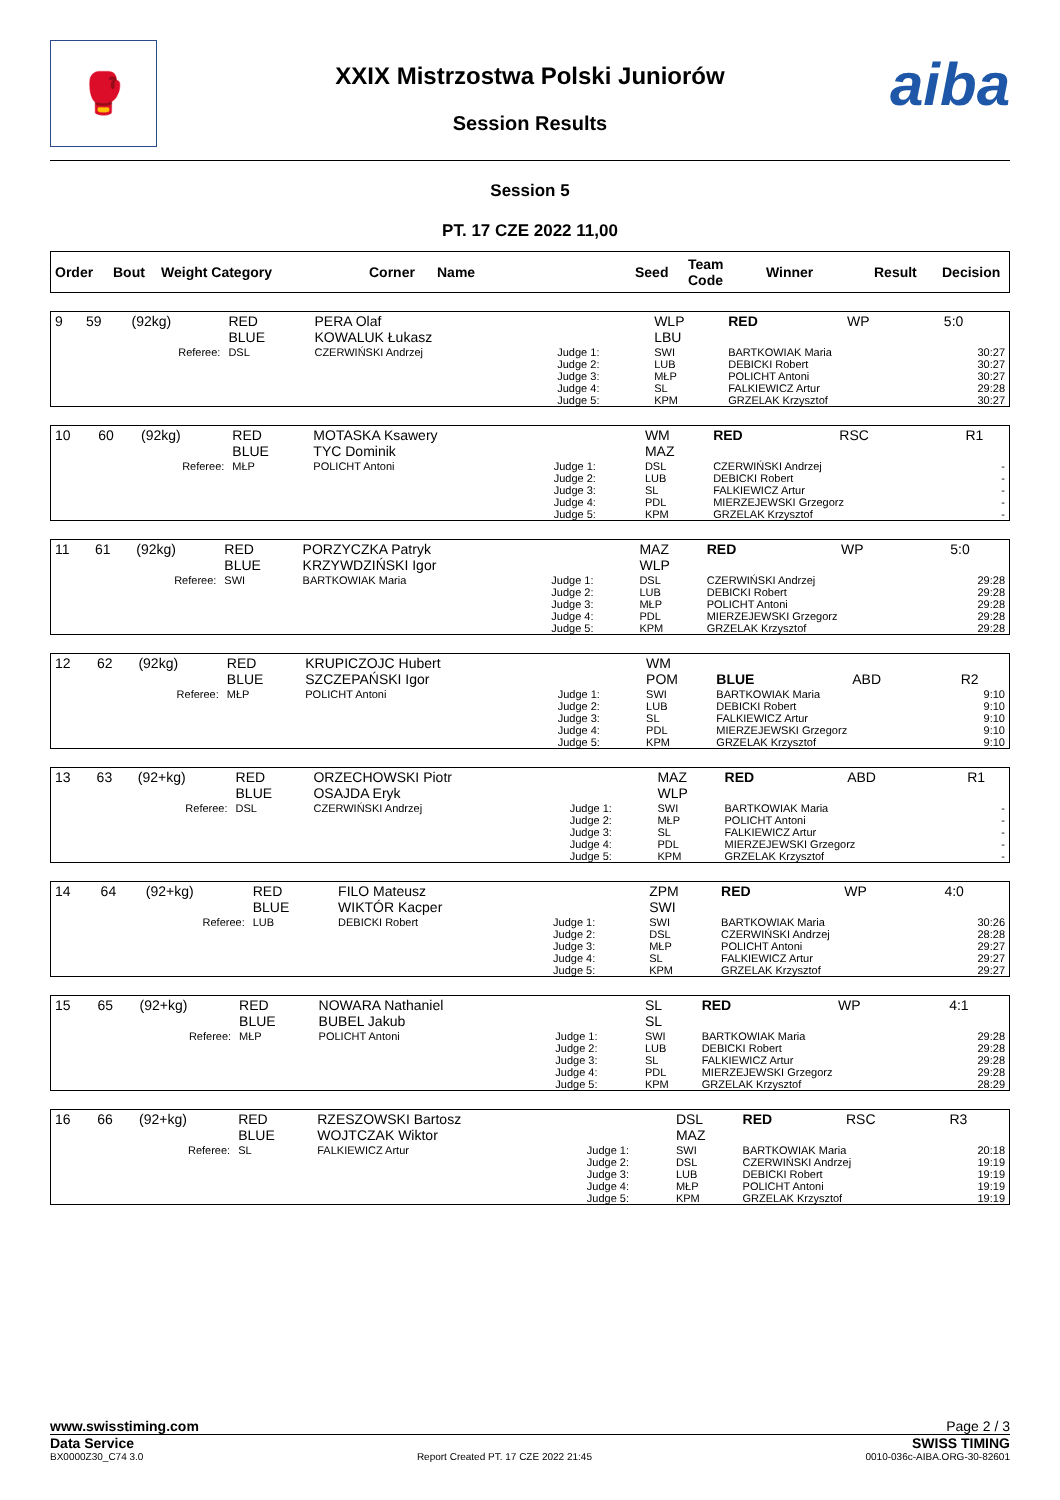🥊 aiba
XXIX Mistrzostwa Polski Juniorów
Session Results
Session 5
PT. 17 CZE 2022 11,00
| Order | Bout | Weight Category | Corner | Name | Seed | Team Code | Winner | Result | Decision |
| --- | --- | --- | --- | --- | --- | --- | --- | --- | --- |
| 9 | 59 | (92kg) | RED BLUE | PERA Olaf KOWALUK Łukasz | | WLP LBU | RED | WP | 5:0 |
| | | Referee: | DSL | CZERWIŃSKI Andrzej | Judge 1: Judge 2: Judge 3: Judge 4: Judge 5: | SWI LUB MŁP SL KPM | BARTKOWIAK Maria DEBICKI Robert POLICHT Antoni FALKIEWICZ Artur GRZELAK Krzysztof | | 30:27 30:27 30:27 29:28 30:27 |
| 10 | 60 | (92kg) | RED BLUE | MOTASKA Ksawery TYC Dominik | | WM MAZ | RED | RSC | R1 |
| | | Referee: | MŁP | POLICHT Antoni | Judge 1: Judge 2: Judge 3: Judge 4: Judge 5: | DSL LUB SL PDL KPM | CZERWIŃSKI Andrzej DEBICKI Robert FALKIEWICZ Artur MIERZEJEWSKI Grzegorz GRZELAK Krzysztof | | - - - - - |
| 11 | 61 | (92kg) | RED BLUE | PORZYCZKA Patryk KRZYWDZIŃSKI Igor | | MAZ WLP | RED | WP | 5:0 |
| | | Referee: | SWI | BARTKOWIAK Maria | Judge 1: Judge 2: Judge 3: Judge 4: Judge 5: | DSL LUB MŁP PDL KPM | CZERWIŃSKI Andrzej DEBICKI Robert POLICHT Antoni MIERZEJEWSKI Grzegorz GRZELAK Krzysztof | | 29:28 29:28 29:28 29:28 29:28 |
| 12 | 62 | (92kg) | RED BLUE | KRUPICZOJC Hubert SZCZEPAŃSKI Igor | | WM POM | BLUE | ABD | R2 |
| | | Referee: | MŁP | POLICHT Antoni | Judge 1: Judge 2: Judge 3: Judge 4: Judge 5: | SWI LUB SL PDL KPM | BARTKOWIAK Maria DEBICKI Robert FALKIEWICZ Artur MIERZEJEWSKI Grzegorz GRZELAK Krzysztof | | 9:10 9:10 9:10 9:10 9:10 |
| 13 | 63 | (92+kg) | RED BLUE | ORZECHOWSKI Piotr OSAJDA Eryk | | MAZ WLP | RED | ABD | R1 |
| | | Referee: | DSL | CZERWIŃSKI Andrzej | Judge 1: Judge 2: Judge 3: Judge 4: Judge 5: | SWI MŁP SL PDL KPM | BARTKOWIAK Maria POLICHT Antoni FALKIEWICZ Artur MIERZEJEWSKI Grzegorz GRZELAK Krzysztof | | - - - - - |
| 14 | 64 | (92+kg) | RED BLUE | FILO Mateusz WIKTÓR Kacper | | ZPM SWI | RED | WP | 4:0 |
| | | Referee: | LUB | DEBICKI Robert | Judge 1: Judge 2: Judge 3: Judge 4: Judge 5: | SWI DSL MŁP SL KPM | BARTKOWIAK Maria CZERWIŃSKI Andrzej POLICHT Antoni FALKIEWICZ Artur GRZELAK Krzysztof | | 30:26 28:28 29:27 29:27 29:27 |
| 15 | 65 | (92+kg) | RED BLUE | NOWARA Nathaniel BUBEL Jakub | | SL SL | RED | WP | 4:1 |
| | | Referee: | MŁP | POLICHT Antoni | Judge 1: Judge 2: Judge 3: Judge 4: Judge 5: | SWI LUB SL PDL KPM | BARTKOWIAK Maria DEBICKI Robert FALKIEWICZ Artur MIERZEJEWSKI Grzegorz GRZELAK Krzysztof | | 29:28 29:28 29:28 29:28 28:29 |
| 16 | 66 | (92+kg) | RED BLUE | RZESZOWSKI Bartosz WOJTCZAK Wiktor | | DSL MAZ | RED | RSC | R3 |
| | | Referee: | SL | FALKIEWICZ Artur | Judge 1: Judge 2: Judge 3: Judge 4: Judge 5: | SWI DSL LUB MŁP KPM | BARTKOWIAK Maria CZERWIŃSKI Andrzej DEBICKI Robert POLICHT Antoni GRZELAK Krzysztof | | 20:18 19:19 19:19 19:19 19:19 |
www.swisstiming.com Page 2 / 3
Data Service SWISS TIMING
BX0000Z30_C74 3.0 Report Created PT. 17 CZE 2022 21:45 0010-036c-AIBA.ORG-30-82601